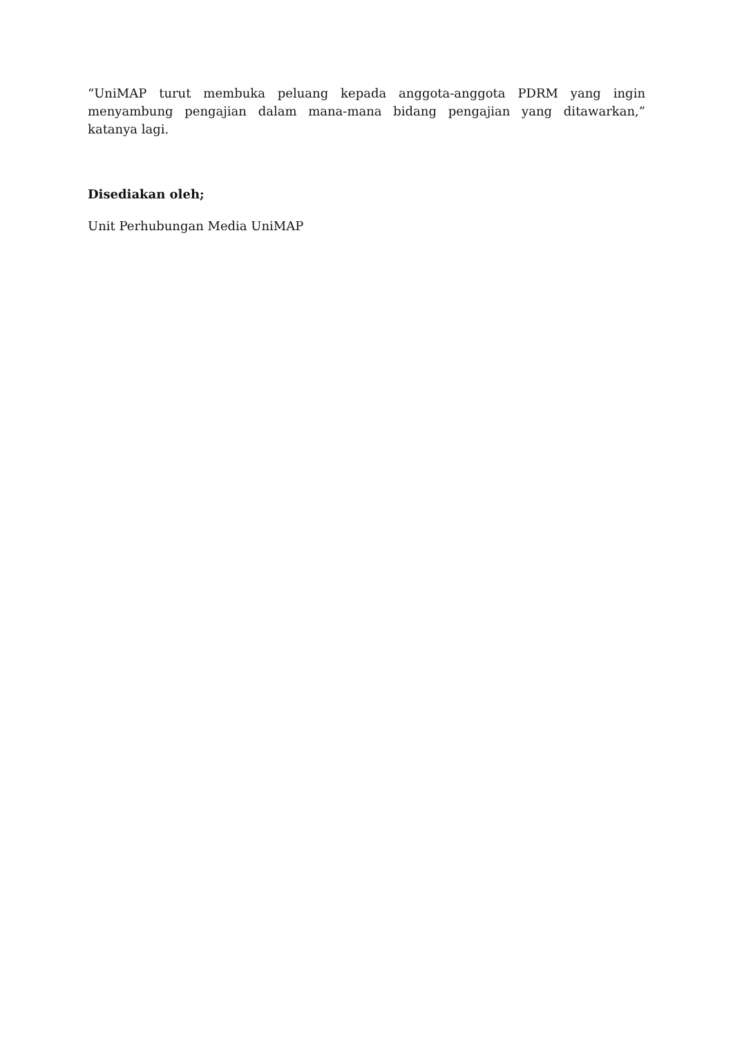“UniMAP turut membuka peluang kepada anggota-anggota PDRM yang ingin menyambung pengajian dalam mana-mana bidang pengajian yang ditawarkan,” katanya lagi.
Disediakan oleh;
Unit Perhubungan Media UniMAP